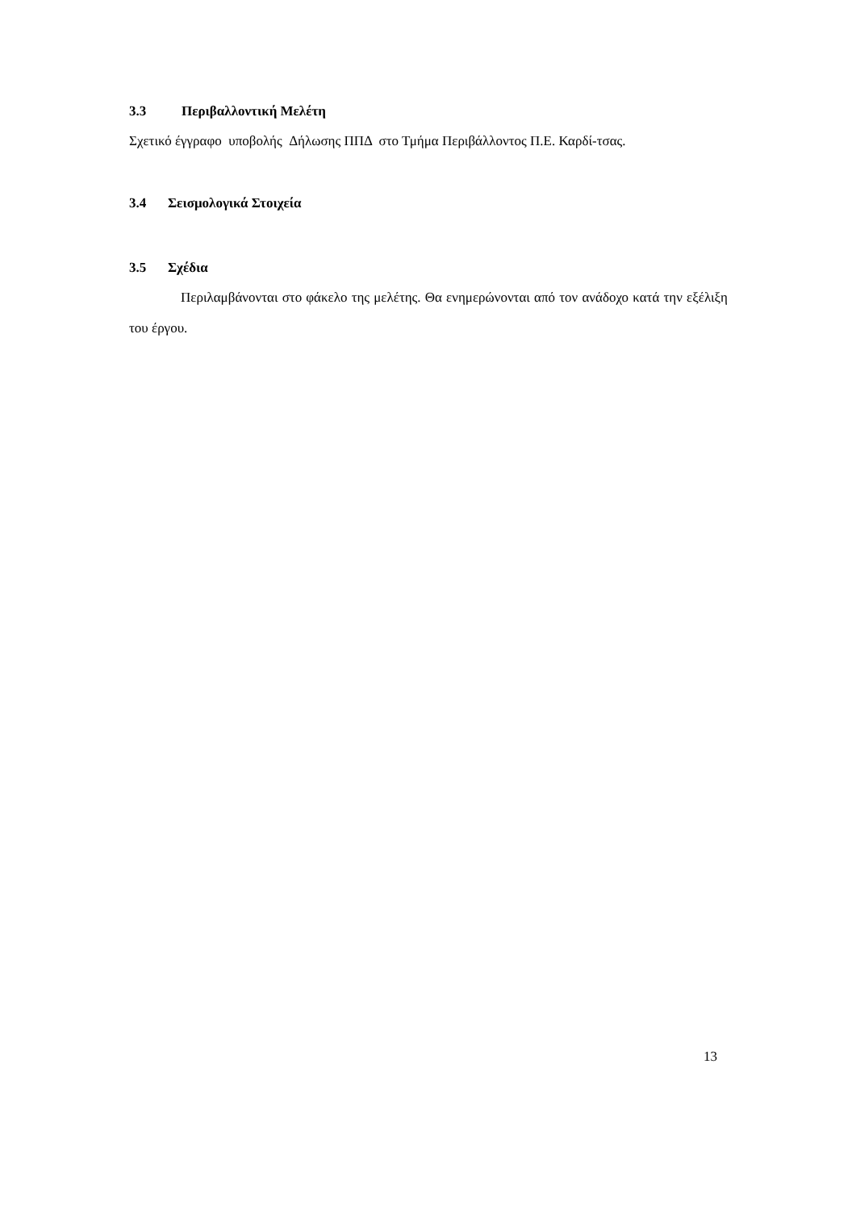3.3 Περιβαλλοντική Μελέτη
Σχετικό έγγραφο υποβολής Δήλωσης ΠΠΔ στο Τμήμα Περιβάλλοντος Π.Ε. Καρδί-τσας.
3.4 Σεισμολογικά Στοιχεία
3.5 Σχέδια
Περιλαμβάνονται στο φάκελο της μελέτης. Θα ενημερώνονται από τον ανάδοχο κατά την εξέλιξη του έργου.
13